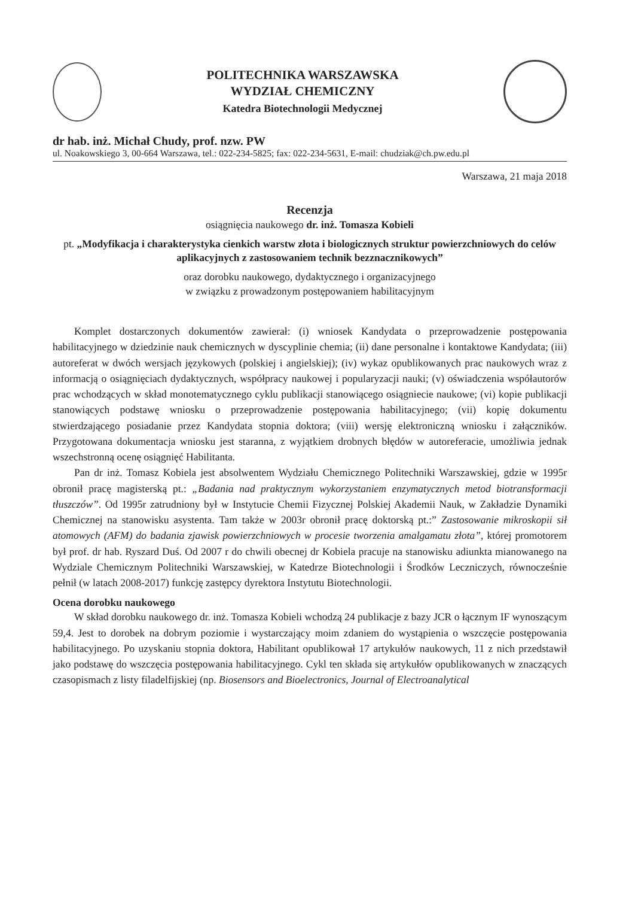POLITECHNIKA WARSZAWSKA
WYDZIAŁ CHEMICZNY
Katedra Biotechnologii Medycznej
dr hab. inż. Michał Chudy, prof. nzw. PW
ul. Noakowskiego 3, 00-664 Warszawa, tel.: 022-234-5825; fax: 022-234-5631, E-mail: chudziak@ch.pw.edu.pl
Warszawa, 21 maja 2018
Recenzja
osiągnięcia naukowego dr. inż. Tomasza Kobieli
pt. „Modyfikacja i charakterystyka cienkich warstw złota i biologicznych struktur powierzchniowych do celów aplikacyjnych z zastosowaniem technik bezznacznikowych”
oraz dorobku naukowego, dydaktycznego i organizacyjnego
w związku z prowadzonym postępowaniem habilitacyjnym
Komplet dostarczonych dokumentów zawierał: (i) wniosek Kandydata o przeprowadzenie postępowania habilitacyjnego w dziedzinie nauk chemicznych w dyscyplinie chemia; (ii) dane personalne i kontaktowe Kandydata; (iii) autoreferat w dwóch wersjach językowych (polskiej i angielskiej); (iv) wykaz opublikowanych prac naukowych wraz z informacją o osiągnięciach dydaktycznych, współpracy naukowej i popularyzacji nauki; (v) oświadczenia współautorów prac wchodzących w skład monotematycznego cyklu publikacji stanowiącego osiągniecie naukowe; (vi) kopie publikacji stanowiących podstawę wniosku o przeprowadzenie postępowania habilitacyjnego; (vii) kopię dokumentu stwierdzającego posiadanie przez Kandydata stopnia doktora; (viii) wersję elektroniczną wniosku i załączników. Przygotowana dokumentacja wniosku jest staranna, z wyjątkiem drobnych błędów w autoreferacie, umożliwia jednak wszechstronną ocenę osiągnięć Habilitanta.
Pan dr inż. Tomasz Kobiela jest absolwentem Wydziału Chemicznego Politechniki Warszawskiej, gdzie w 1995r obronił pracę magisterską pt.: „Badania nad praktycznym wykorzystaniem enzymatycznych metod biotransformacji tłuszczów”. Od 1995r zatrudniony był w Instytucie Chemii Fizycznej Polskiej Akademii Nauk, w Zakładzie Dynamiki Chemicznej na stanowisku asystenta. Tam także w 2003r obronił pracę doktorską pt.:” Zastosowanie mikroskopii sił atomowych (AFM) do badania zjawisk powierzchniowych w procesie tworzenia amalgamatu złota”, której promotorem był prof. dr hab. Ryszard Duś. Od 2007 r do chwili obecnej dr Kobiela pracuje na stanowisku adiunkta mianowanego na Wydziale Chemicznym Politechniki Warszawskiej, w Katedrze Biotechnologii i Środków Leczniczych, równocześnie pełnił (w latach 2008-2017) funkcję zastępcy dyrektora Instytutu Biotechnologii.
Ocena dorobku naukowego
W skład dorobku naukowego dr. inż. Tomasza Kobieli wchodzą 24 publikacje z bazy JCR o łącznym IF wynoszącym 59,4. Jest to dorobek na dobrym poziomie i wystarczający moim zdaniem do wystąpienia o wszczęcie postępowania habilitacyjnego. Po uzyskaniu stopnia doktora, Habilitant opublikował 17 artykułów naukowych, 11 z nich przedstawił jako podstawę do wszczęcia postępowania habilitacyjnego. Cykl ten składa się artykułów opublikowanych w znaczących czasopismach z listy filadelfijskiej (np. Biosensors and Bioelectronics, Journal of Electroanalytical